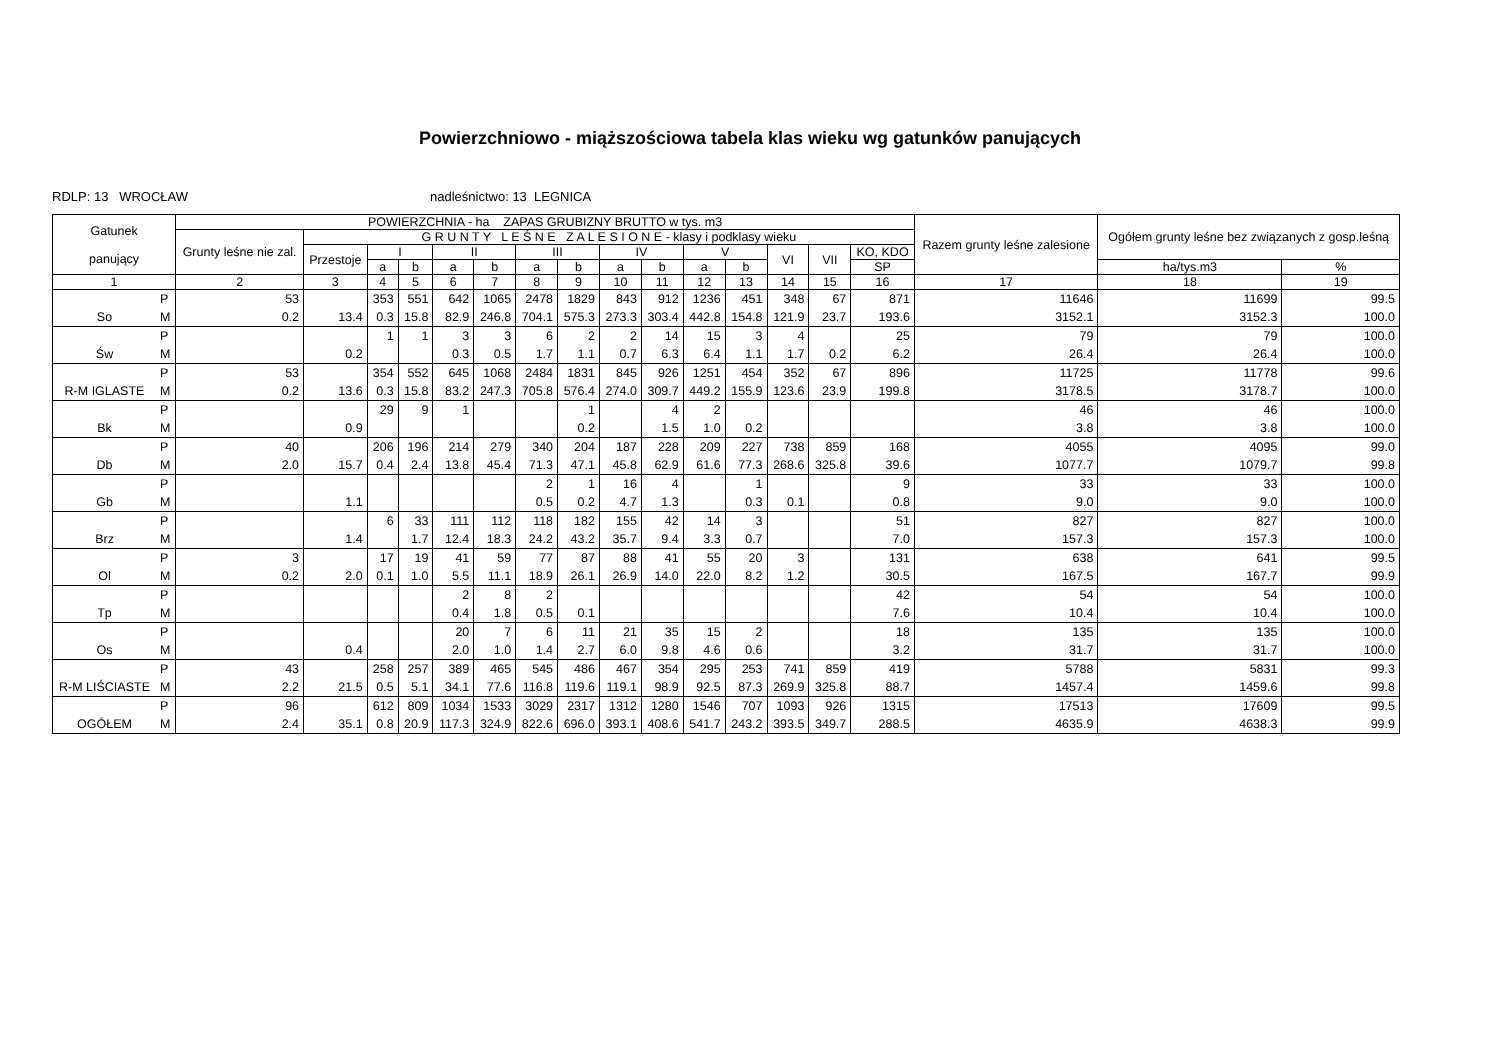Powierzchniowo - miąższościowa tabela klas wieku wg gatunków panujących
RDLP: 13 WROCŁAW nadleśnictwo: 13 LEGNICA
| Gatunek panujący | | POWIERZCHNIA - ha ZAPAS GRUBIZNY BRUTTO w tys. m3 | | | | | | | | | | | | | | | Razem grunty leśne zalesione | Ogółem grunty leśne bez związanych z gosp.leśną | |
| --- | --- | --- | --- | --- | --- | --- | --- | --- | --- | --- | --- | --- | --- | --- | --- | --- | --- | --- | --- |
| | | Grunty leśne nie zal. | G R U N T Y L E Ś N E Z A L E S I O N E - klasy i podklasy wieku | | | | | | | | | | | | | | | | |
| | | | Przestoje | I | | II | | III | | IV | | V | | VI | VII | KO, KDO | | | |
| | | | | a | b | a | b | a | b | a | b | a | b | | | SP | | ha/tys.m3 | % |
| 1 | | 2 | 3 | 4 | 5 | 6 | 7 | 8 | 9 | 10 | 11 | 12 | 13 | 14 | 15 | 16 | 17 | 18 | 19 |
| | P | 53 | | 353 | 551 | 642 | 1065 | 2478 | 1829 | 843 | 912 | 1236 | 451 | 348 | 67 | 871 | 11646 | 11699 | 99.5 |
| So | M | 0.2 | 13.4 | 0.3 | 15.8 | 82.9 | 246.8 | 704.1 | 575.3 | 273.3 | 303.4 | 442.8 | 154.8 | 121.9 | 23.7 | 193.6 | 3152.1 | 3152.3 | 100.0 |
| | P | | | 1 | 1 | 3 | 3 | 6 | 2 | 2 | 14 | 15 | 3 | 4 | | 25 | 79 | 79 | 100.0 |
| Św | M | | 0.2 | | | 0.3 | 0.5 | 1.7 | 1.1 | 0.7 | 6.3 | 6.4 | 1.1 | 1.7 | 0.2 | 6.2 | 26.4 | 26.4 | 100.0 |
| | P | 53 | | 354 | 552 | 645 | 1068 | 2484 | 1831 | 845 | 926 | 1251 | 454 | 352 | 67 | 896 | 11725 | 11778 | 99.6 |
| R-M IGLASTE | M | 0.2 | 13.6 | 0.3 | 15.8 | 83.2 | 247.3 | 705.8 | 576.4 | 274.0 | 309.7 | 449.2 | 155.9 | 123.6 | 23.9 | 199.8 | 3178.5 | 3178.7 | 100.0 |
| | P | | | 29 | 9 | 1 | | | 1 | | 4 | 2 | | | | | 46 | 46 | 100.0 |
| Bk | M | | 0.9 | | | | | | 0.2 | | 1.5 | 1.0 | 0.2 | | | | 3.8 | 3.8 | 100.0 |
| | P | 40 | | 206 | 196 | 214 | 279 | 340 | 204 | 187 | 228 | 209 | 227 | 738 | 859 | 168 | 4055 | 4095 | 99.0 |
| Db | M | 2.0 | 15.7 | 0.4 | 2.4 | 13.8 | 45.4 | 71.3 | 47.1 | 45.8 | 62.9 | 61.6 | 77.3 | 268.6 | 325.8 | 39.6 | 1077.7 | 1079.7 | 99.8 |
| | P | | | | | | | 2 | 1 | 16 | 4 | | 1 | | | 9 | 33 | 33 | 100.0 |
| Gb | M | | 1.1 | | | | | 0.5 | 0.2 | 4.7 | 1.3 | | 0.3 | 0.1 | | 0.8 | 9.0 | 9.0 | 100.0 |
| | P | | | 6 | 33 | 111 | 112 | 118 | 182 | 155 | 42 | 14 | 3 | | | 51 | 827 | 827 | 100.0 |
| Brz | M | | 1.4 | | 1.7 | 12.4 | 18.3 | 24.2 | 43.2 | 35.7 | 9.4 | 3.3 | 0.7 | | | 7.0 | 157.3 | 157.3 | 100.0 |
| | P | 3 | | 17 | 19 | 41 | 59 | 77 | 87 | 88 | 41 | 55 | 20 | 3 | | 131 | 638 | 641 | 99.5 |
| Ol | M | 0.2 | 2.0 | 0.1 | 1.0 | 5.5 | 11.1 | 18.9 | 26.1 | 26.9 | 14.0 | 22.0 | 8.2 | 1.2 | | 30.5 | 167.5 | 167.7 | 99.9 |
| | P | | | | | 2 | 8 | 2 | | | | | | | | 42 | 54 | 54 | 100.0 |
| Tp | M | | | | | 0.4 | 1.8 | 0.5 | 0.1 | | | | | | | 7.6 | 10.4 | 10.4 | 100.0 |
| | P | | | | | 20 | 7 | 6 | 11 | 21 | 35 | 15 | 2 | | | 18 | 135 | 135 | 100.0 |
| Os | M | | 0.4 | | | 2.0 | 1.0 | 1.4 | 2.7 | 6.0 | 9.8 | 4.6 | 0.6 | | | 3.2 | 31.7 | 31.7 | 100.0 |
| | P | 43 | | 258 | 257 | 389 | 465 | 545 | 486 | 467 | 354 | 295 | 253 | 741 | 859 | 419 | 5788 | 5831 | 99.3 |
| R-M LIŚCIASTE | M | 2.2 | 21.5 | 0.5 | 5.1 | 34.1 | 77.6 | 116.8 | 119.6 | 119.1 | 98.9 | 92.5 | 87.3 | 269.9 | 325.8 | 88.7 | 1457.4 | 1459.6 | 99.8 |
| | P | 96 | | 612 | 809 | 1034 | 1533 | 3029 | 2317 | 1312 | 1280 | 1546 | 707 | 1093 | 926 | 1315 | 17513 | 17609 | 99.5 |
| OGÓŁEM | M | 2.4 | 35.1 | 0.8 | 20.9 | 117.3 | 324.9 | 822.6 | 696.0 | 393.1 | 408.6 | 541.7 | 243.2 | 393.5 | 349.7 | 288.5 | 4635.9 | 4638.3 | 99.9 |